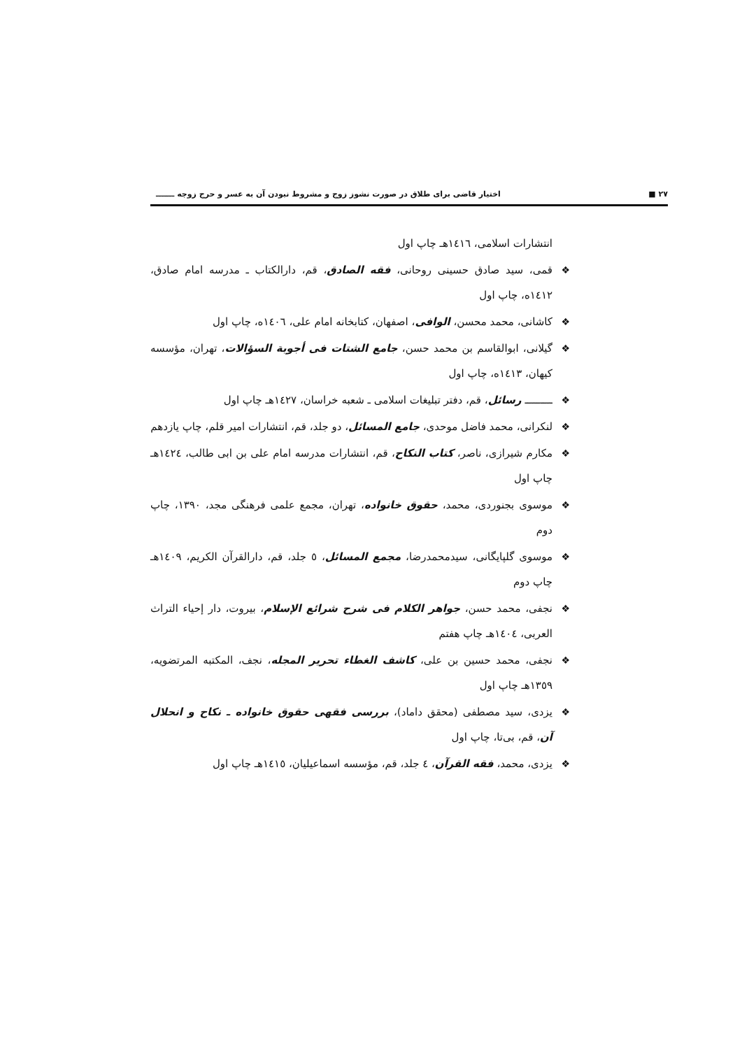۲۷ ■ اختیار قاضی برای طلاق در صورت نشوز زوج و مشروط نبودن آن به عسر و حرج زوجه ـــــــ
انتشارات اسلامی، ۱٤۱٦هـ چاپ اول
❖ قمی، سید صادق حسینی روحانی، فقه الصادق، قم، دارالکتاب ـ مدرسه امام صادق، ۱٤۱۲ه، چاپ اول
❖ کاشانی، محمد محسن، الوافی، اصفهان، کتابخانه امام علی، ۱٤۰٦ه، چاپ اول
❖ گیلانی، ابوالقاسم بن محمد حسن، جامع الشتات فی أجوبة السؤالات، تهران، مؤسسه کیهان، ۱٤۱۳ه، چاپ اول
❖ ـــــــــ رسائل، قم، دفتر تبلیغات اسلامی ـ شعبه خراسان، ۱٤۲۷هـ چاپ اول
❖ لنکرانی، محمد فاضل موحدی، جامع المسائل، دو جلد، قم، انتشارات امیر قلم، چاپ یازدهم
❖ مکارم شیرازی، ناصر، کتاب النکاح، قم، انتشارات مدرسه امام علی بن ابی طالب، ۱٤۲٤هـ چاپ اول
❖ موسوی بجنوردی، محمد، حقوق خانواده، تهران، مجمع علمی فرهنگی مجد، ۱۳۹۰، چاپ دوم
❖ موسوی گلپایگانی، سیدمحمدرضا، مجمع المسائل، ٥ جلد، قم، دارالقرآن الکریم، ۱٤۰۹هـ چاپ دوم
❖ نجفی، محمد حسن، جواهر الکلام فی شرح شرائع الإسلام، بیروت، دار إحیاء التراث العربی، ۱٤۰٤هـ چاپ هفتم
❖ نجفی، محمد حسین بن علی، کاشف الغطاء تحریر المجله، نجف، المکتبه المرتضویه، ۱۳٥۹هـ چاپ اول
❖ یزدی، سید مصطفی (محقق داماد)، بررسی فقهی حقوق خانواده ـ نکاح و انحلال آن، قم، بی‌تا، چاپ اول
❖ یزدی، محمد، فقه القرآن، ٤ جلد، قم، مؤسسه اسماعیلیان، ۱٤۱٥هـ چاپ اول